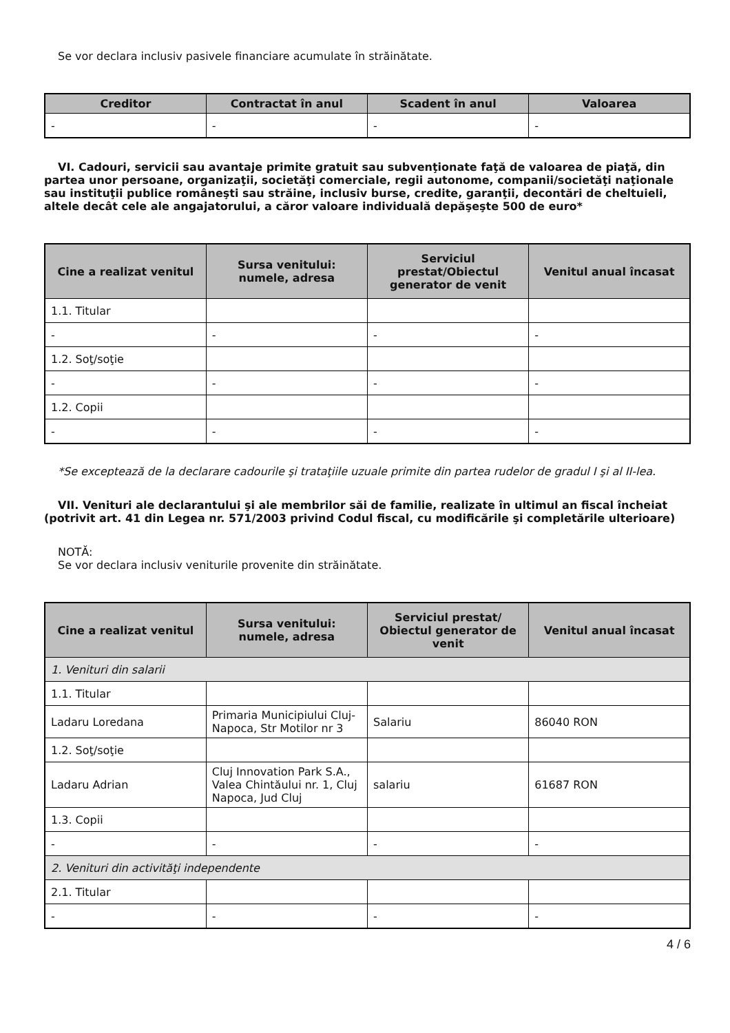Se vor declara inclusiv pasivele financiare acumulate în străinătate.
| Creditor | Contractat în anul | Scadent în anul | Valoarea |
| --- | --- | --- | --- |
| - | - | - | - |
VI. Cadouri, servicii sau avantaje primite gratuit sau subvenţionate faţă de valoarea de piaţă, din partea unor persoane, organizaţii, societăţi comerciale, regii autonome, companii/societăţi naţionale sau instituţii publice româneşti sau străine, inclusiv burse, credite, garanţii, decontări de cheltuieli, altele decât cele ale angajatorului, a căror valoare individuală depăşeşte 500 de euro*
| Cine a realizat venitul | Sursa venitului: numele, adresa | Serviciul prestat/Obiectul generator de venit | Venitul anual încasat |
| --- | --- | --- | --- |
| 1.1. Titular | | | |
| - | - | - | - |
| 1.2. Soţ/soţie | | | |
| - | - | - | - |
| 1.2. Copii | | | |
| - | - | - | - |
*Se exceptează de la declarare cadourile şi trataţiile uzuale primite din partea rudelor de gradul I şi al II-lea.
VII. Venituri ale declarantului şi ale membrilor săi de familie, realizate în ultimul an fiscal încheiat (potrivit art. 41 din Legea nr. 571/2003 privind Codul fiscal, cu modificările şi completările ulterioare)
NOTĂ:
Se vor declara inclusiv veniturile provenite din străinătate.
| Cine a realizat venitul | Sursa venitului: numele, adresa | Serviciul prestat/ Obiectul generator de venit | Venitul anual încasat |
| --- | --- | --- | --- |
| 1. Venituri din salarii | | | |
| 1.1. Titular | | | |
| Ladaru Loredana | Primaria Municipiului Cluj-Napoca, Str Motilor nr 3 | Salariu | 86040 RON |
| 1.2. Soţ/soţie | | | |
| Ladaru Adrian | Cluj Innovation Park S.A., Valea Chintăului nr. 1, Cluj Napoca, Jud Cluj | salariu | 61687 RON |
| 1.3. Copii | | | |
| - | - | - | - |
| 2. Venituri din activităţi independente | | | |
| 2.1. Titular | | | |
| - | - | - | - |
4 / 6